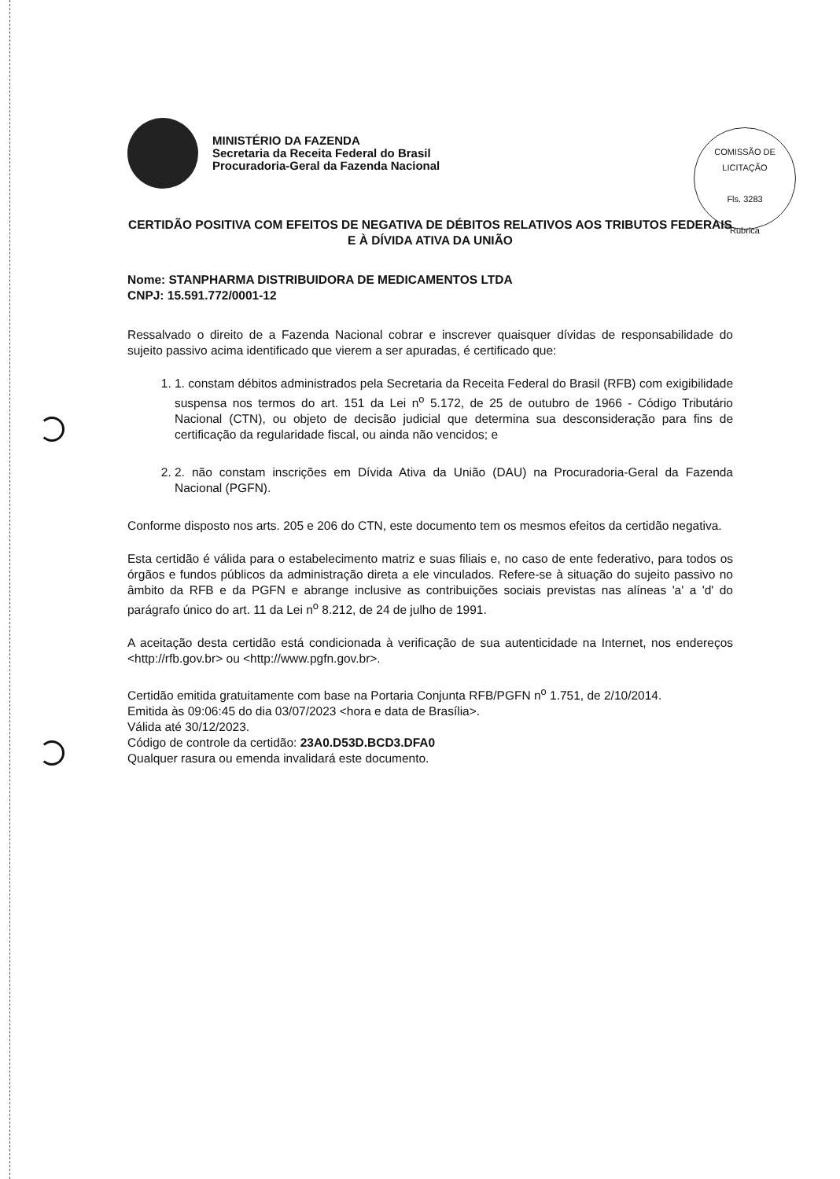COMISSÃO DE LICITAÇÃO
Fls. 3283
Rubrica
MINISTÉRIO DA FAZENDA
Secretaria da Receita Federal do Brasil
Procuradoria-Geral da Fazenda Nacional
CERTIDÃO POSITIVA COM EFEITOS DE NEGATIVA DE DÉBITOS RELATIVOS AOS TRIBUTOS FEDERAIS E À DÍVIDA ATIVA DA UNIÃO
Nome: STANPHARMA DISTRIBUIDORA DE MEDICAMENTOS LTDA
CNPJ: 15.591.772/0001-12
Ressalvado o direito de a Fazenda Nacional cobrar e inscrever quaisquer dívidas de responsabilidade do sujeito passivo acima identificado que vierem a ser apuradas, é certificado que:
1. 1. constam débitos administrados pela Secretaria da Receita Federal do Brasil (RFB) com exigibilidade suspensa nos termos do art. 151 da Lei n<sup>o</sup> 5.172, de 25 de outubro de 1966 - Código Tributário Nacional (CTN), ou objeto de decisão judicial que determina sua desconsideração para fins de certificação da regularidade fiscal, ou ainda não vencidos; e
2. 2. não constam inscrições em Dívida Ativa da União (DAU) na Procuradoria-Geral da Fazenda Nacional (PGFN).
Conforme disposto nos arts. 205 e 206 do CTN, este documento tem os mesmos efeitos da certidão negativa.
Esta certidão é válida para o estabelecimento matriz e suas filiais e, no caso de ente federativo, para todos os órgãos e fundos públicos da administração direta a ele vinculados. Refere-se à situação do sujeito passivo no âmbito da RFB e da PGFN e abrange inclusive as contribuições sociais previstas nas alíneas 'a' a 'd' do parágrafo único do art. 11 da Lei n<sup>o</sup> 8.212, de 24 de julho de 1991.
A aceitação desta certidão está condicionada à verificação de sua autenticidade na Internet, nos endereços <http://rfb.gov.br> ou <http://www.pgfn.gov.br>.
Certidão emitida gratuitamente com base na Portaria Conjunta RFB/PGFN n<sup>o</sup> 1.751, de 2/10/2014.
Emitida às 09:06:45 do dia 03/07/2023 <hora e data de Brasília>.
Válida até 30/12/2023.
Código de controle da certidão: 23A0.D53D.BCD3.DFA0
Qualquer rasura ou emenda invalidará este documento.